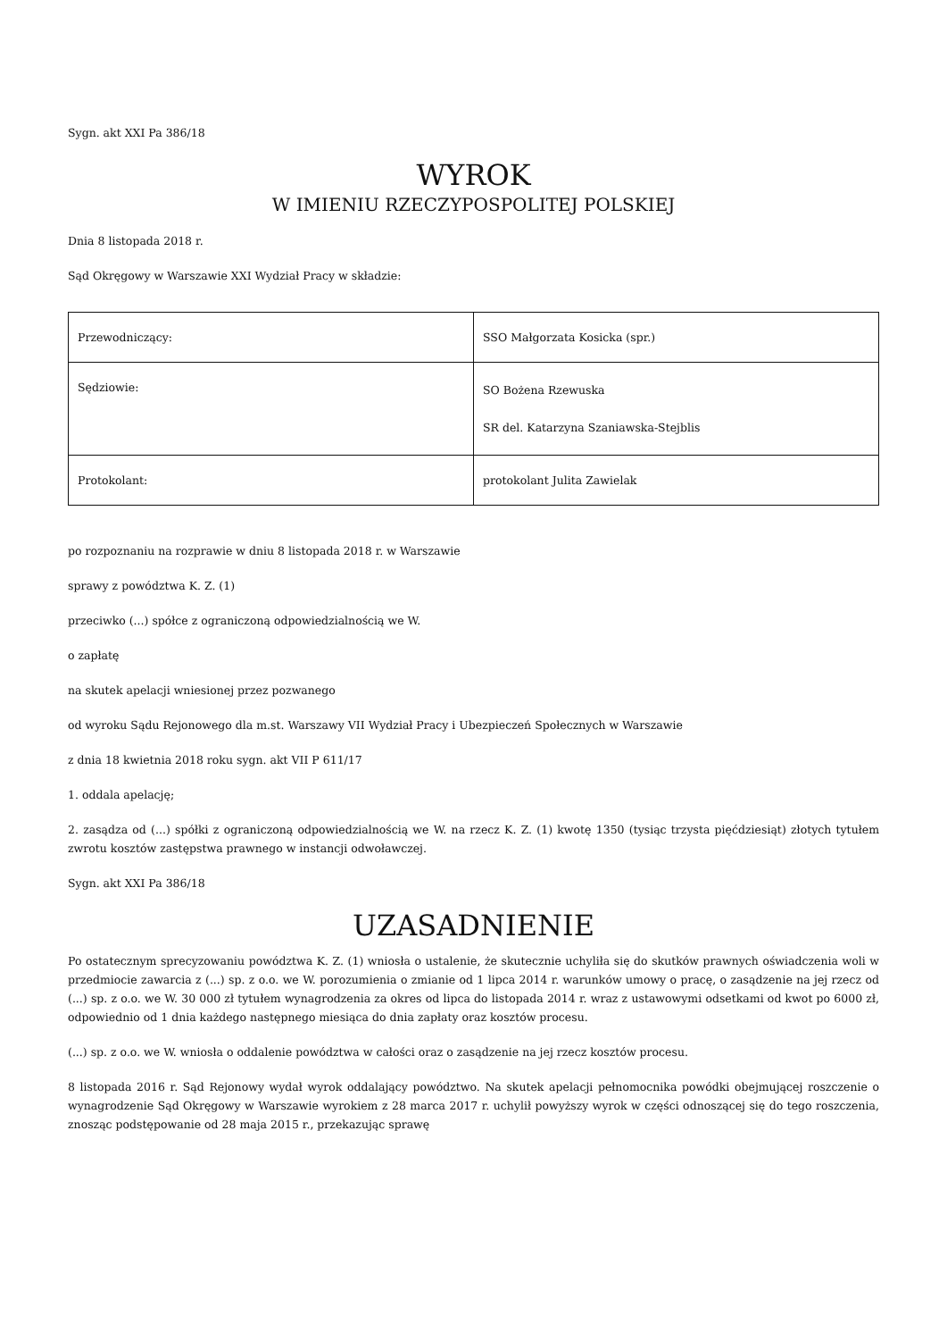Sygn. akt XXI Pa 386/18
WYROK
W IMIENIU RZECZYPOSPOLITEJ POLSKIEJ
Dnia 8 listopada 2018 r.
Sąd Okręgowy w Warszawie XXI Wydział Pracy w składzie:
| Przewodniczący: | SSO Małgorzata Kosicka (spr.) |
| Sędziowie: | SO Bożena Rzewuska SR del. Katarzyna Szaniawska-Stejblis |
| Protokolant: | protokolant Julita Zawielak |
po rozpoznaniu na rozprawie w dniu 8 listopada 2018 r. w Warszawie
sprawy z powództwa K. Z. (1)
przeciwko (...) spółce z ograniczoną odpowiedzialnością we W.
o zapłatę
na skutek apelacji wniesionej przez pozwanego
od wyroku Sądu Rejonowego dla m.st. Warszawy VII Wydział Pracy i Ubezpieczeń Społecznych w Warszawie
z dnia 18 kwietnia 2018 roku sygn. akt VII P 611/17
1. oddala apelację;
2. zasądza od (...) spółki z ograniczoną odpowiedzialnością we W. na rzecz K. Z. (1) kwotę 1350 (tysiąc trzysta pięćdziesiąt) złotych tytułem zwrotu kosztów zastępstwa prawnego w instancji odwoławczej.
Sygn. akt XXI Pa 386/18
UZASADNIENIE
Po ostatecznym sprecyzowaniu powództwa K. Z. (1) wniosła o ustalenie, że skutecznie uchyliła się do skutków prawnych oświadczenia woli w przedmiocie zawarcia z (...) sp. z o.o. we W. porozumienia o zmianie od 1 lipca 2014 r. warunków umowy o pracę, o zasądzenie na jej rzecz od (...) sp. z o.o. we W. 30 000 zł tytułem wynagrodzenia za okres od lipca do listopada 2014 r. wraz z ustawowymi odsetkami od kwot po 6000 zł, odpowiednio od 1 dnia każdego następnego miesiąca do dnia zapłaty oraz kosztów procesu.
(...) sp. z o.o. we W. wniosła o oddalenie powództwa w całości oraz o zasądzenie na jej rzecz kosztów procesu.
8 listopada 2016 r. Sąd Rejonowy wydał wyrok oddalający powództwo. Na skutek apelacji pełnomocnika powódki obejmującej roszczenie o wynagrodzenie Sąd Okręgowy w Warszawie wyrokiem z 28 marca 2017 r. uchylił powyższy wyrok w części odnoszącej się do tego roszczenia, znosząc podstępowanie od 28 maja 2015 r., przekazując sprawę